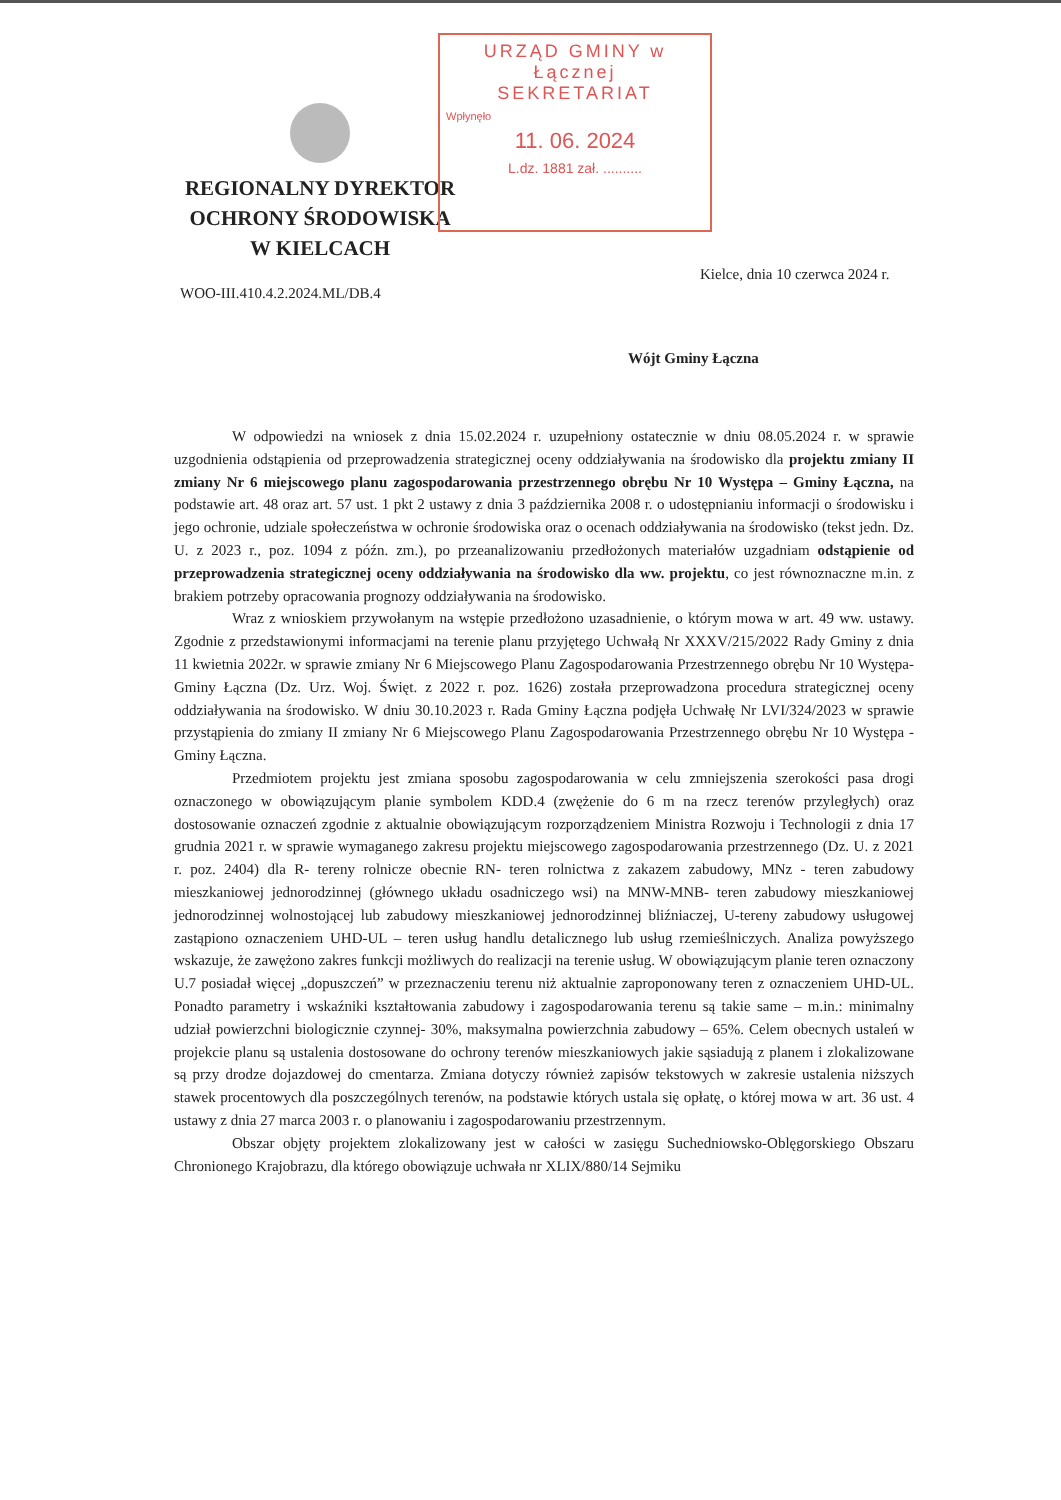REGIONALNY DYREKTOR
OCHRONY ŚRODOWISKA
W KIELCACH
URZĄD GMINY w Łącznej
SEKRETARIAT
Wpłynęło
11. 06. 2024
L.dz. 1881 zał. ..........
WOO-III.410.4.2.2024.ML/DB.4
Kielce, dnia 10 czerwca 2024 r.
Wójt Gminy Łączna
W odpowiedzi na wniosek z dnia 15.02.2024 r. uzupełniony ostatecznie w dniu 08.05.2024 r. w sprawie uzgodnienia odstąpienia od przeprowadzenia strategicznej oceny oddziaływania na środowisko dla projektu zmiany II zmiany Nr 6 miejscowego planu zagospodarowania przestrzennego obrębu Nr 10 Występa – Gminy Łączna, na podstawie art. 48 oraz art. 57 ust. 1 pkt 2 ustawy z dnia 3 października 2008 r. o udostępnianiu informacji o środowisku i jego ochronie, udziale społeczeństwa w ochronie środowiska oraz o ocenach oddziaływania na środowisko (tekst jedn. Dz. U. z 2023 r., poz. 1094 z późn. zm.), po przeanalizowaniu przedłożonych materiałów uzgadniam odstąpienie od przeprowadzenia strategicznej oceny oddziaływania na środowisko dla ww. projektu, co jest równoznaczne m.in. z brakiem potrzeby opracowania prognozy oddziaływania na środowisko.
Wraz z wnioskiem przywołanym na wstępie przedłożono uzasadnienie, o którym mowa w art. 49 ww. ustawy. Zgodnie z przedstawionymi informacjami na terenie planu przyjętego Uchwałą Nr XXXV/215/2022 Rady Gminy z dnia 11 kwietnia 2022r. w sprawie zmiany Nr 6 Miejscowego Planu Zagospodarowania Przestrzennego obrębu Nr 10 Występa- Gminy Łączna (Dz. Urz. Woj. Święt. z 2022 r. poz. 1626) została przeprowadzona procedura strategicznej oceny oddziaływania na środowisko. W dniu 30.10.2023 r. Rada Gminy Łączna podjęła Uchwałę Nr LVI/324/2023 w sprawie przystąpienia do zmiany II zmiany Nr 6 Miejscowego Planu Zagospodarowania Przestrzennego obrębu Nr 10 Występa - Gminy Łączna.
Przedmiotem projektu jest zmiana sposobu zagospodarowania w celu zmniejszenia szerokości pasa drogi oznaczonego w obowiązującym planie symbolem KDD.4 (zwężenie do 6 m na rzecz terenów przyległych) oraz dostosowanie oznaczeń zgodnie z aktualnie obowiązującym rozporządzeniem Ministra Rozwoju i Technologii z dnia 17 grudnia 2021 r. w sprawie wymaganego zakresu projektu miejscowego zagospodarowania przestrzennego (Dz. U. z 2021 r. poz. 2404) dla R- tereny rolnicze obecnie RN- teren rolnictwa z zakazem zabudowy, MNz - teren zabudowy mieszkaniowej jednorodzinnej (głównego układu osadniczego wsi) na MNW-MNB- teren zabudowy mieszkaniowej jednorodzinnej wolnostojącej lub zabudowy mieszkaniowej jednorodzinnej bliźniaczej, U-tereny zabudowy usługowej zastąpiono oznaczeniem UHD-UL – teren usług handlu detalicznego lub usług rzemieślniczych. Analiza powyższego wskazuje, że zawężono zakres funkcji możliwych do realizacji na terenie usług. W obowiązującym planie teren oznaczony U.7 posiadał więcej „dopuszczeń” w przeznaczeniu terenu niż aktualnie zaproponowany teren z oznaczeniem UHD-UL. Ponadto parametry i wskaźniki kształtowania zabudowy i zagospodarowania terenu są takie same – m.in.: minimalny udział powierzchni biologicznie czynnej- 30%, maksymalna powierzchnia zabudowy – 65%. Celem obecnych ustaleń w projekcie planu są ustalenia dostosowane do ochrony terenów mieszkaniowych jakie sąsiadują z planem i zlokalizowane są przy drodze dojazdowej do cmentarza. Zmiana dotyczy również zapisów tekstowych w zakresie ustalenia niższych stawek procentowych dla poszczególnych terenów, na podstawie których ustala się opłatę, o której mowa w art. 36 ust. 4 ustawy z dnia 27 marca 2003 r. o planowaniu i zagospodarowaniu przestrzennym.
Obszar objęty projektem zlokalizowany jest w całości w zasięgu Suchedniowsko-Oblęgorskiego Obszaru Chronionego Krajobrazu, dla którego obowiązuje uchwała nr XLIX/880/14 Sejmiku